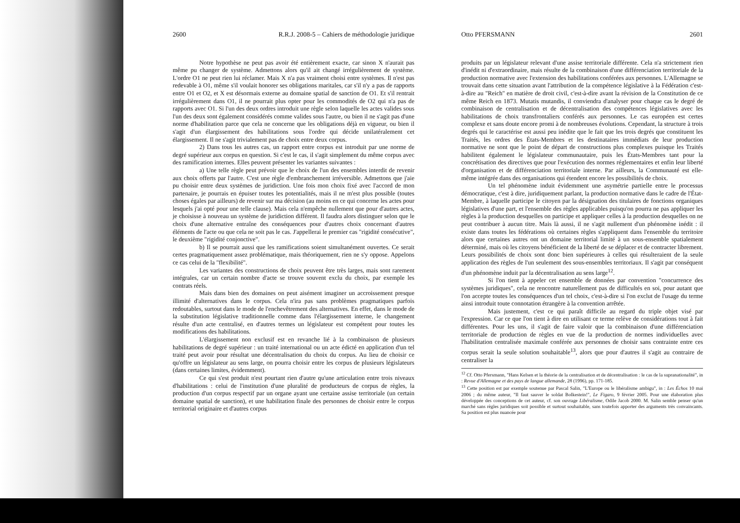2600 R.R.J. 2008-5 – Cahiers de méthodologie juridique
Notre hypothèse ne peut pas avoir été entièrement exacte, car sinon X n'aurait pas même pu changer de système. Admettons alors qu'il ait changé irrégulièrement de système. L'ordre O1 ne peut rien lui réclamer. Mais X n'a pas vraiment choisi entre systèmes. Il n'est pas redevable à O1, même s'il voulait honorer ses obligations maritales, car s'il n'y a pas de rapports entre O1 et O2, et X est désormais externe au domaine spatial de sanction de O1. Et s'il rentrait irrégulièrement dans O1, il ne pourrait plus opter pour les commodités de O2 qui n'a pas de rapports avec O1. Si l'un des deux ordres introduit une règle selon laquelle les actes valides sous l'un des deux sont également considérés comme valides sous l'autre, ou bien il ne s'agit pas d'une norme d'habilitation parce que cela ne concerne que les obligations déjà en vigueur, ou bien il s'agit d'un élargissement des habilitations sous l'ordre qui décide unilatéralement cet élargissement. Il ne s'agit trivialement pas de choix entre deux corpus.
2) Dans tous les autres cas, un rapport entre corpus est introduit par une norme de degré supérieur aux corpus en question. Si c'est le cas, il s'agit simplement du même corpus avec des ramification internes. Elles peuvent présenter les variantes suivantes :
a) Une telle règle peut prévoir que le choix de l'un des ensembles interdit de revenir aux choix offerts par l'autre. C'est une règle d'embranchement irréversible. Admettons que j'aie pu choisir entre deux systèmes de juridiction. Une fois mon choix fixé avec l'accord de mon partenaire, je pourrais en épuiser toutes les potentialités, mais il ne m'est plus possible (toutes choses égales par ailleurs) de revenir sur ma décision (au moins en ce qui concerne les actes pour lesquels j'ai opté pour une telle clause). Mais cela n'empêche nullement que pour d'autres actes, je choisisse à nouveau un système de juridiction différent. Il faudra alors distinguer selon que le choix d'une alternative entraîne des conséquences pour d'autres choix concernant d'autres éléments de l'acte ou que cela ne soit pas le cas. J'appellerai le premier cas "rigidité consécutive", le deuxième "rigidité conjonctive".
b) Il se pourrait aussi que les ramifications soient simultanément ouvertes. Ce serait certes pragmatiquement assez problématique, mais théoriquement, rien ne s'y oppose. Appelons ce cas celui de la "flexibilité".
Les variantes des constructions de choix peuvent être très larges, mais sont rarement intégrales, car un certain nombre d'acte se trouve souvent exclu du choix, par exemple les contrats réels.
Mais dans bien des domaines on peut aisément imaginer un accroissement presque illimité d'alternatives dans le corpus. Cela n'ira pas sans problèmes pragmatiques parfois redoutables, surtout dans le mode de l'enchevêtrement des alternatives. En effet, dans le mode de la substitution législative traditionnelle comme dans l'élargissement interne, le changement résulte d'un acte centralisé, en d'autres termes un législateur est compétent pour toutes les modifications des habilitations.
L'élargissement non exclusif est en revanche lié à la combinaison de plusieurs habilitations de degré supérieur : un traité international ou un acte édicté en application d'un tel traité peut avoir pour résultat une décentralisation du choix du corpus. Au lieu de choisir ce qu'offre un législateur au sens large, on pourra choisir entre les corpus de plusieurs législateurs (dans certaines limites, évidemment).
Ce qui s'est produit n'est pourtant rien d'autre qu'une articulation entre trois niveaux d'habilitations : celui de l'institution d'une pluralité de producteurs de corpus de règles, la production d'un corpus respectif par un organe ayant une certaine assise territoriale (un certain domaine spatial de sanction), et une habilitation finale des personnes de choisir entre le corpus territorial originaire et d'autres corpus
Otto PFERSMANN 2601
produits par un législateur relevant d'une assise territoriale différente. Cela n'a strictement rien d'inédit ni d'extraordinaire, mais résulte de la combinaison d'une différenciation territoriale de la production normative avec l'extension des habilitations conférées aux personnes. L'Allemagne se trouvait dans cette situation avant l'attribution de la compétence législative à la Fédération c'est-à-dire au "Reich" en matière de droit civil, c'est-à-dire avant la révision de la Constitution de ce même Reich en 1873. Mutatis mutandis, il conviendra d'analyser pour chaque cas le degré de combinaison de centralisation et de décentralisation des compétences législatives avec les habilitations de choix transfrontaliers conférés aux personnes. Le cas européen est certes complexe et sans doute encore promi à de nombreuses évolutions. Cependant, la structure à trois degrés qui le caractérise est aussi peu inédite que le fait que les trois degrés que constituent les Traités, les ordres des États-Membres et les destinataires immédiats de leur production normative ne sont que le point de départ de constructions plus complexes puisque les Traités habilitent également le législateur communautaire, puis les États-Membres tant pour la concrétisation des directives que pour l'exécution des normes réglementaires et enfin leur liberté d'organisation et de différenciation territoriale interne. Par ailleurs, la Communauté est elle-même intégrée dans des organisations qui étendent encore les possibilités de choix.
Un tel phénomène induit évidemment une asymétrie partielle entre le processus démocratique, c'est à dire, juridiquement parlant, la production normative dans le cadre de l'État-Membre, à laquelle participe le citoyen par la désignation des titulaires de fonctions organiques législatives d'une part, et l'ensemble des règles applicables puisqu'on pourra ne pas appliquer les règles à la production desquelles on participe et appliquer celles à la production desquelles on ne peut contribuer à aucun titre. Mais là aussi, il ne s'agit nullement d'un phénomène inédit : il existe dans toutes les fédérations où certaines règles s'appliquent dans l'ensemble du territoire alors que certaines autres ont un domaine territorial limité à un sous-ensemble spatialement déterminé, mais où les citoyens bénéficient de la liberté de se déplacer et de contracter librement. Leurs possibilités de choix sont donc bien supérieures à celles qui résulteraient de la seule application des règles de l'un seulement des sous-ensembles territoriaux. Il s'agit par conséquent d'un phénomène induit par la décentralisation au sens large<sup>12</sup>.
Si l'on tient à appeler cet ensemble de données par convention "concurrence des systèmes juridiques", cela ne rencontre naturellement pas de difficultés en soi, pour autant que l'on accepte toutes les conséquences d'un tel choix, c'est-à-dire si l'on exclut de l'usage du terme ainsi introduit toute connotation étrangère à la convention arrêtée.
Mais justement, c'est ce qui paraît difficile au regard du triple objet visé par l'expression. Car ce que l'on tient à dire en utilisant ce terme relève de considérations tout à fait différentes. Pour les uns, il s'agit de faire valoir que la combinaison d'une différenciation territoriale de production de règles en vue de la production de normes individuelles avec l'habilitation centralisée maximale conférée aux personnes de choisir sans contrainte entre ces corpus serait la seule solution souhaitable<sup>13</sup>, alors que pour d'autres il s'agit au contraire de centraliser la
<sup>12</sup> Cf. Otto Pfersmann, "Hans Kelsen et la théorie de la centralisation et de décentralisation : le cas de la supranationalité", in : Revue d'Allemagne et des pays de langue allemande, 28 (1996), pp. 171-185.
<sup>13</sup> Cette position est par exemple soutenue par Pascal Salin, "L'Europe ou le libéralisme ambigu", in : Les Échos 10 mai 2006 ; du même auteur, "Il faut sauver le soldat Bolkestein!", Le Figaro, 9 février 2005. Pour une élaboration plus développée des conceptions de cet auteur, cf. son ouvrage Libéralisme, Odile Jacob 2000. M. Salin semble penser qu'un marché sans règles juridiques soit possible et surtout souhaitable, sans toutefois apporter des arguments très convaincants. Sa position est plus nuancée pour